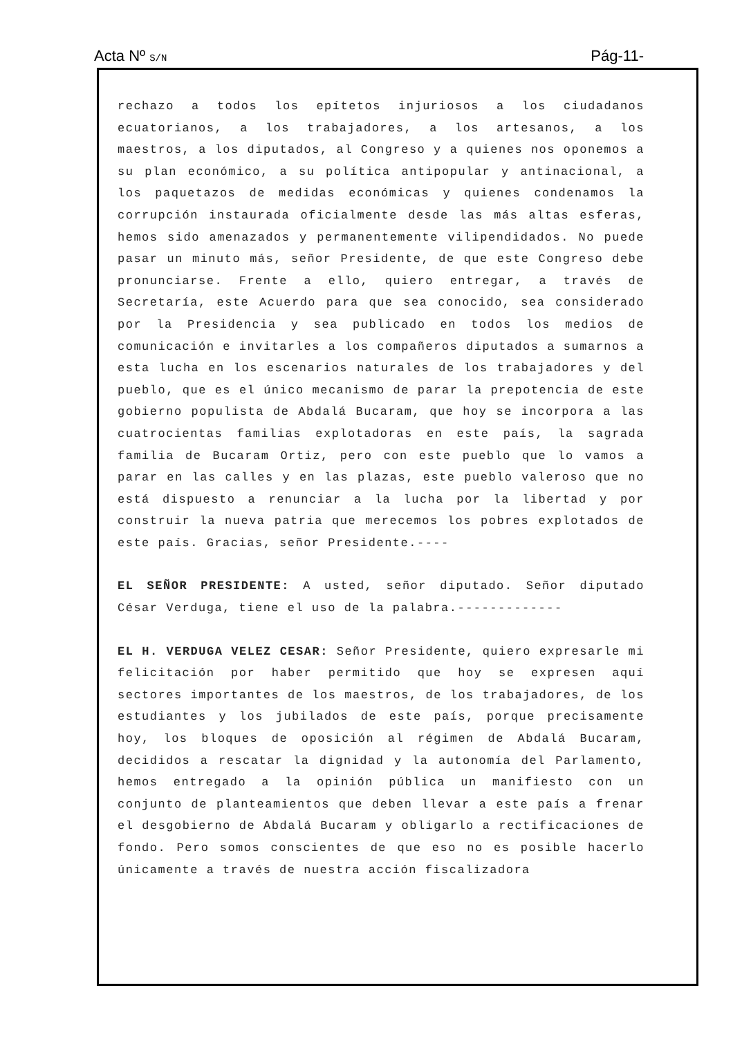Acta Nº S/N Pág-11-
rechazo a todos los epítetos injuriosos a los ciudadanos ecuatorianos, a los trabajadores, a los artesanos, a los maestros, a los diputados, al Congreso y a quienes nos oponemos a su plan económico, a su política antipopular y antinacional, a los paquetazos de medidas económicas y quienes condenamos la corrupción instaurada oficialmente desde las más altas esferas, hemos sido amenazados y permanentemente vilipendidados. No puede pasar un minuto más, señor Presidente, de que este Congreso debe pronunciarse. Frente a ello, quiero entregar, a través de Secretaría, este Acuerdo para que sea conocido, sea considerado por la Presidencia y sea publicado en todos los medios de comunicación e invitarles a los compañeros diputados a sumarnos a esta lucha en los escenarios naturales de los trabajadores y del pueblo, que es el único mecanismo de parar la prepotencia de este gobierno populista de Abdalá Bucaram, que hoy se incorpora a las cuatrocientas familias explotadoras en este país, la sagrada familia de Bucaram Ortiz, pero con este pueblo que lo vamos a parar en las calles y en las plazas, este pueblo valeroso que no está dispuesto a renunciar a la lucha por la libertad y por construir la nueva patria que merecemos los pobres explotados de este país. Gracias, señor Presidente.----
EL SEÑOR PRESIDENTE: A usted, señor diputado. Señor diputado César Verduga, tiene el uso de la palabra.-------------
EL H. VERDUGA VELEZ CESAR: Señor Presidente, quiero expresarle mi felicitación por haber permitido que hoy se expresen aquí sectores importantes de los maestros, de los trabajadores, de los estudiantes y los jubilados de este país, porque precisamente hoy, los bloques de oposición al régimen de Abdalá Bucaram, decididos a rescatar la dignidad y la autonomía del Parlamento, hemos entregado a la opinión pública un manifiesto con un conjunto de planteamientos que deben llevar a este país a frenar el desgobierno de Abdalá Bucaram y obligarlo a rectificaciones de fondo. Pero somos conscientes de que eso no es posible hacerlo únicamente a través de nuestra acción fiscalizadora